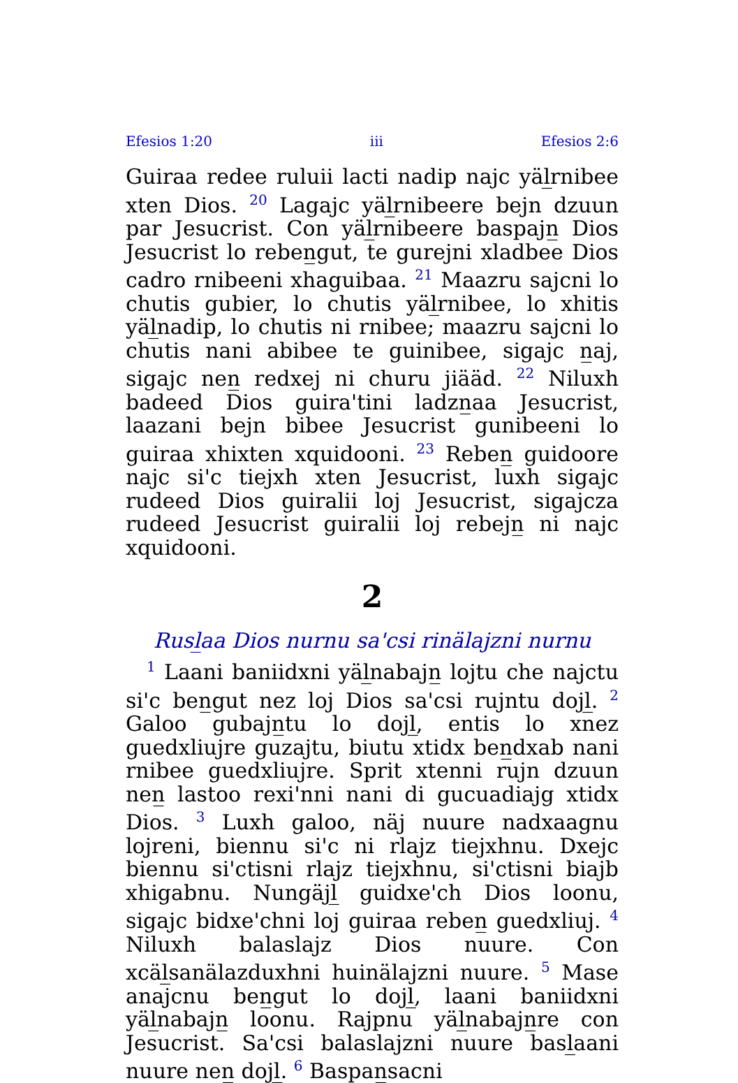Efesios 1:20 iii Efesios 2:6
Guiraa redee ruluii lacti nadip najc yäl̲rnibee xten Dios. <sup>20</sup> Lagajc yäl̲rnibeere bejn dzuun par Jesucrist. Con yäl̲rnibeere baspajn̲ Dios Jesucrist lo reben̲gut, te gurejni xladbee Dios cadro rnibeeni xhaguibaa. <sup>21</sup> Maazru sajcni lo chutis gubier, lo chutis yäl̲rnibee, lo xhitis yäl̲nadip, lo chutis ni rnibee; maazru sajcni lo chutis nani abibee te guinibee, sigajc n̲aj, sigajc nen̲ redxej ni churu jiääd. <sup>22</sup> Niluxh badeed Dios guira'tini ladzn̲aa Jesucrist, laazani bejn bibee Jesucrist gunibeeni lo guiraa xhixten xquidooni. <sup>23</sup> Reben̲ guidoore najc si'c tiejxh xten Jesucrist, luxh sigajc rudeed Dios guiralii loj Jesucrist, sigajcza rudeed Jesucrist guiralii loj rebejn̲ ni najc xquidooni.
2
Rusl̲aa Dios nurnu sa'csi rinälajzni nurnu
<sup>1</sup> Laani baniidxni yäl̲nabajn̲ lojtu che najctu si'c ben̲gut nez loj Dios sa'csi rujntu dojl̲. <sup>2</sup> Galoo gubajn̲tu lo dojl̲, entis lo xnez guedxliujre guzajtu, biutu xtidx ben̲dxab nani rnibee guedxliujre. Sprit xtenni rujn dzuun nen̲ lastoo rexi'nni nani di gucuadiajg xtidx Dios. <sup>3</sup> Luxh galoo, näj nuure nadxaagnu lojreni, biennu si'c ni rlajz tiejxhnu. Dxejc biennu si'ctisni rlajz tiejxhnu, si'ctisni biajb xhigabnu. Nungäjl̲ guidxe'ch Dios loonu, sigajc bidxe'chni loj guiraa reben̲ guedxliuj. <sup>4</sup> Niluxh balaslajz Dios nuure. Con xcäl̲sanälazduxhni huinälajzni nuure. <sup>5</sup> Mase anajcnu ben̲gut lo dojl̲, laani baniidxni yäl̲nabajn̲ loonu. Rajpnu yäl̲nabajn̲re con Jesucrist. Sa'csi balaslajzni nuure basl̲aani nuure nen̲ dojl̲. <sup>6</sup> Baspan̲sacni